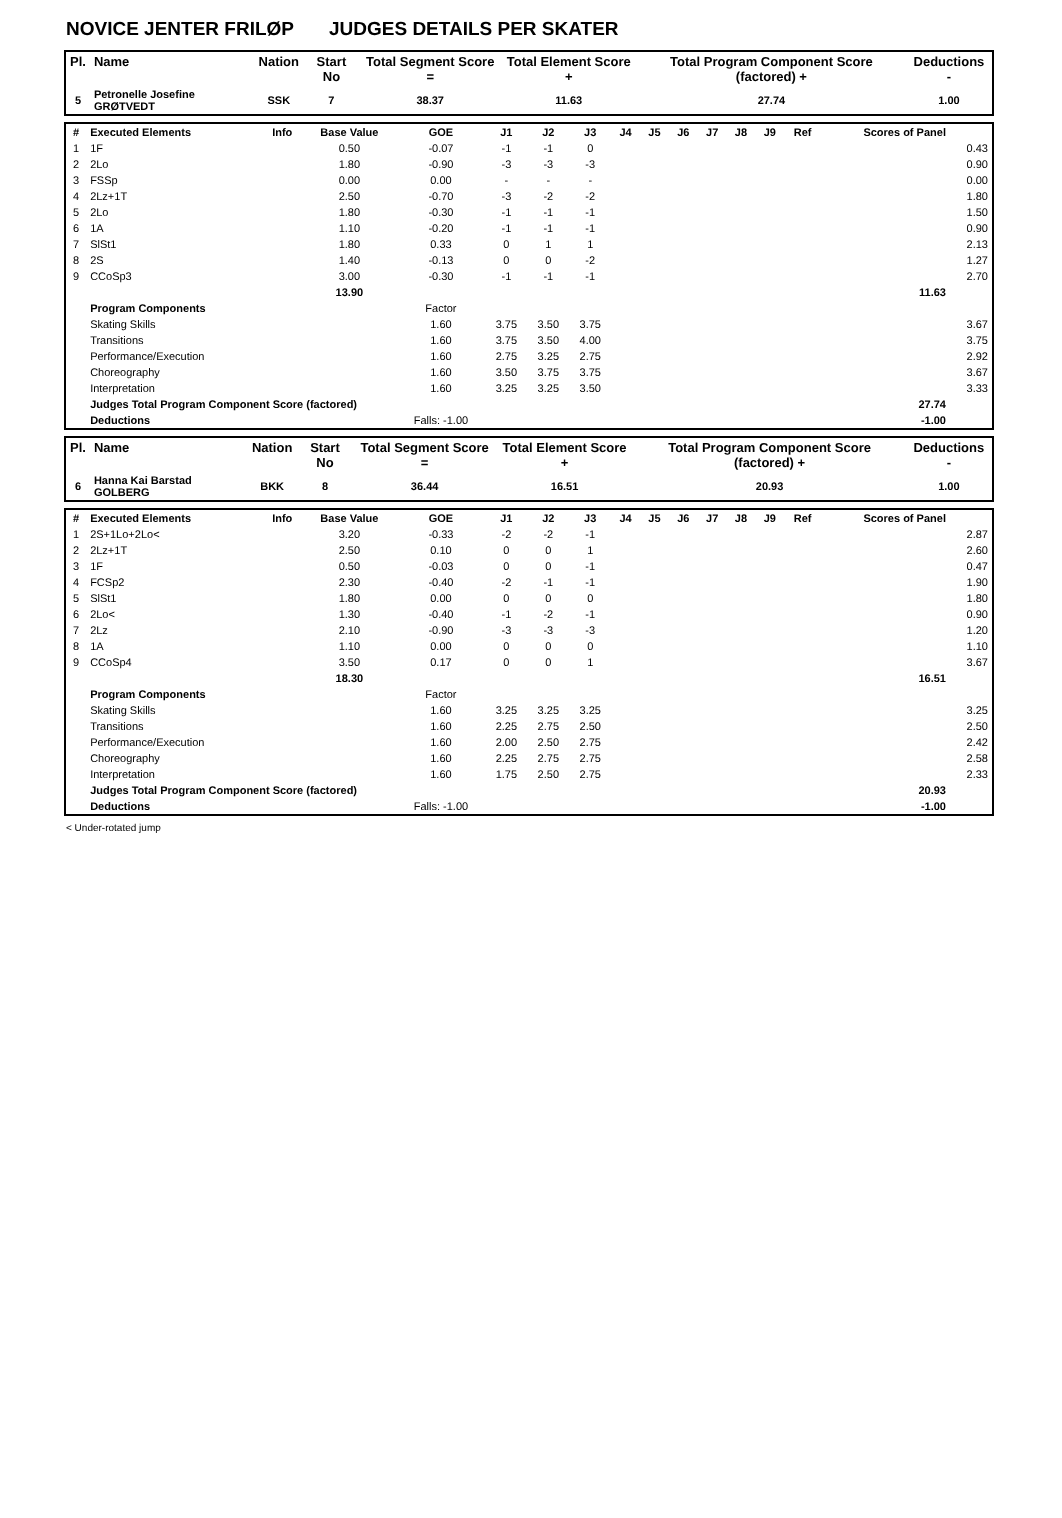NOVICE JENTER FRILØP JUDGES DETAILS PER SKATER
| Pl. | Name | Nation | Start No | Total Segment Score = | Total Element Score + | Total Program Component Score (factored) + | Deductions - |
| --- | --- | --- | --- | --- | --- | --- | --- |
| 5 | Petronelle Josefine GRØTVEDT | SSK | 7 | 38.37 | 11.63 | 27.74 | 1.00 |
| # | Executed Elements | Info | Base Value | GOE | J1 | J2 | J3 | J4 | J5 | J6 | J7 | J8 | J9 | Ref | Scores of Panel | |
| --- | --- | --- | --- | --- | --- | --- | --- | --- | --- | --- | --- | --- | --- | --- | --- | --- |
| 1 | 1F | | 0.50 | -0.07 | -1 | -1 | 0 | | | | | | | | | 0.43 |
| 2 | 2Lo | | 1.80 | -0.90 | -3 | -3 | -3 | | | | | | | | | 0.90 |
| 3 | FSSp | | 0.00 | 0.00 | - | - | - | | | | | | | | | 0.00 |
| 4 | 2Lz+1T | | 2.50 | -0.70 | -3 | -2 | -2 | | | | | | | | | 1.80 |
| 5 | 2Lo | | 1.80 | -0.30 | -1 | -1 | -1 | | | | | | | | | 1.50 |
| 6 | 1A | | 1.10 | -0.20 | -1 | -1 | -1 | | | | | | | | | 0.90 |
| 7 | SlSt1 | | 1.80 | 0.33 | 0 | 1 | 1 | | | | | | | | | 2.13 |
| 8 | 2S | | 1.40 | -0.13 | 0 | 0 | -2 | | | | | | | | | 1.27 |
| 9 | CCoSp3 | | 3.00 | -0.30 | -1 | -1 | -1 | | | | | | | | | 2.70 |
| | | | 13.90 | | | | | | | | | | | | 11.63 | |
| | Program Components | | | Factor | | | | | | | | | | | | |
| | Skating Skills | | | 1.60 | 3.75 | 3.50 | 3.75 | | | | | | | | | 3.67 |
| | Transitions | | | 1.60 | 3.75 | 3.50 | 4.00 | | | | | | | | | 3.75 |
| | Performance/Execution | | | 1.60 | 2.75 | 3.25 | 2.75 | | | | | | | | | 2.92 |
| | Choreography | | | 1.60 | 3.50 | 3.75 | 3.75 | | | | | | | | | 3.67 |
| | Interpretation | | | 1.60 | 3.25 | 3.25 | 3.50 | | | | | | | | | 3.33 |
| | Judges Total Program Component Score (factored) | | | | | | | | | | | | | | 27.74 | |
| | Deductions | | | Falls: -1.00 | | | | | | | | | | | -1.00 | |
| Pl. | Name | Nation | Start No | Total Segment Score = | Total Element Score + | Total Program Component Score (factored) + | Deductions - |
| --- | --- | --- | --- | --- | --- | --- | --- |
| 6 | Hanna Kai Barstad GOLBERG | BKK | 8 | 36.44 | 16.51 | 20.93 | 1.00 |
| # | Executed Elements | Info | Base Value | GOE | J1 | J2 | J3 | J4 | J5 | J6 | J7 | J8 | J9 | Ref | Scores of Panel | |
| --- | --- | --- | --- | --- | --- | --- | --- | --- | --- | --- | --- | --- | --- | --- | --- | --- |
| 1 | 2S+1Lo+2Lo< | | 3.20 | -0.33 | -2 | -2 | -1 | | | | | | | | | 2.87 |
| 2 | 2Lz+1T | | 2.50 | 0.10 | 0 | 0 | 1 | | | | | | | | | 2.60 |
| 3 | 1F | | 0.50 | -0.03 | 0 | 0 | -1 | | | | | | | | | 0.47 |
| 4 | FCSp2 | | 2.30 | -0.40 | -2 | -1 | -1 | | | | | | | | | 1.90 |
| 5 | SlSt1 | | 1.80 | 0.00 | 0 | 0 | 0 | | | | | | | | | 1.80 |
| 6 | 2Lo< | | 1.30 | -0.40 | -1 | -2 | -1 | | | | | | | | | 0.90 |
| 7 | 2Lz | | 2.10 | -0.90 | -3 | -3 | -3 | | | | | | | | | 1.20 |
| 8 | 1A | | 1.10 | 0.00 | 0 | 0 | 0 | | | | | | | | | 1.10 |
| 9 | CCoSp4 | | 3.50 | 0.17 | 0 | 0 | 1 | | | | | | | | | 3.67 |
| | | | 18.30 | | | | | | | | | | | | 16.51 | |
| | Program Components | | | Factor | | | | | | | | | | | | |
| | Skating Skills | | | 1.60 | 3.25 | 3.25 | 3.25 | | | | | | | | | 3.25 |
| | Transitions | | | 1.60 | 2.25 | 2.75 | 2.50 | | | | | | | | | 2.50 |
| | Performance/Execution | | | 1.60 | 2.00 | 2.50 | 2.75 | | | | | | | | | 2.42 |
| | Choreography | | | 1.60 | 2.25 | 2.75 | 2.75 | | | | | | | | | 2.58 |
| | Interpretation | | | 1.60 | 1.75 | 2.50 | 2.75 | | | | | | | | | 2.33 |
| | Judges Total Program Component Score (factored) | | | | | | | | | | | | | | 20.93 | |
| | Deductions | | | Falls: -1.00 | | | | | | | | | | | -1.00 | |
< Under-rotated jump